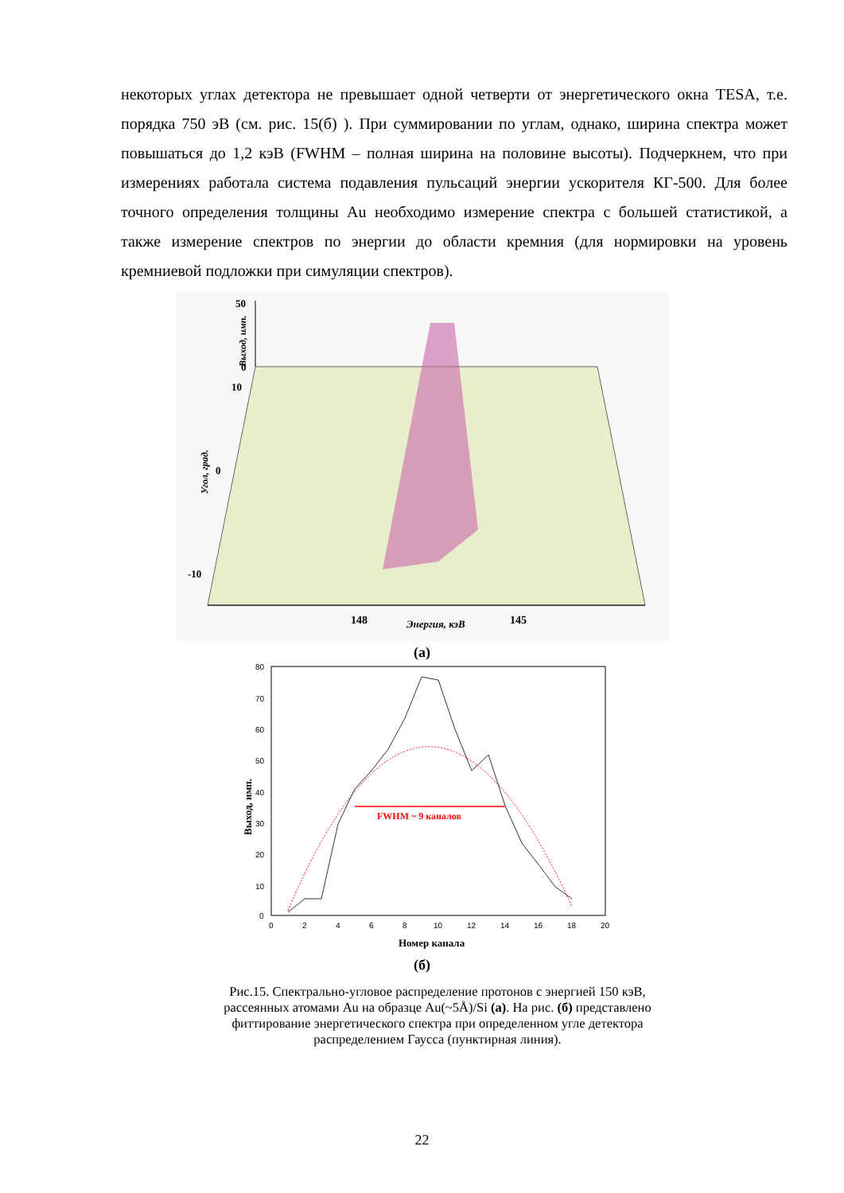некоторых углах детектора не превышает одной четверти от энергетического окна TESA, т.е. порядка 750 эВ (см. рис. 15(б) ). При суммировании по углам, однако, ширина спектра может повышаться до 1,2 кэВ (FWHM – полная ширина на половине высоты). Подчеркнем, что при измерениях работала система подавления пульсаций энергии ускорителя КГ-500. Для более точного определения толщины Au необходимо измерение спектра с большей статистикой, а также измерение спектров по энергии до области кремния (для нормировки на уровень кремниевой подложки при симуляции спектров).
50
0
10
0
-10
Выход, имп.
Угол, град.
148
145
Энергия, кэВ
(а)
80
70
60
50
40
30
20
10
0
0
2
4
6
8
10
12
14
16
18
20
FWHM ~ 9 каналов
Выход, имп.
Номер канала
(б)
Рис.15. Спектрально-угловое распределение протонов с энергией 150 кэВ, рассеянных атомами Au на образце Au(~5Å)/Si (а). На рис. (б) представлено фиттирование энергетического спектра при определенном угле детектора распределением Гаусса (пунктирная линия).
22